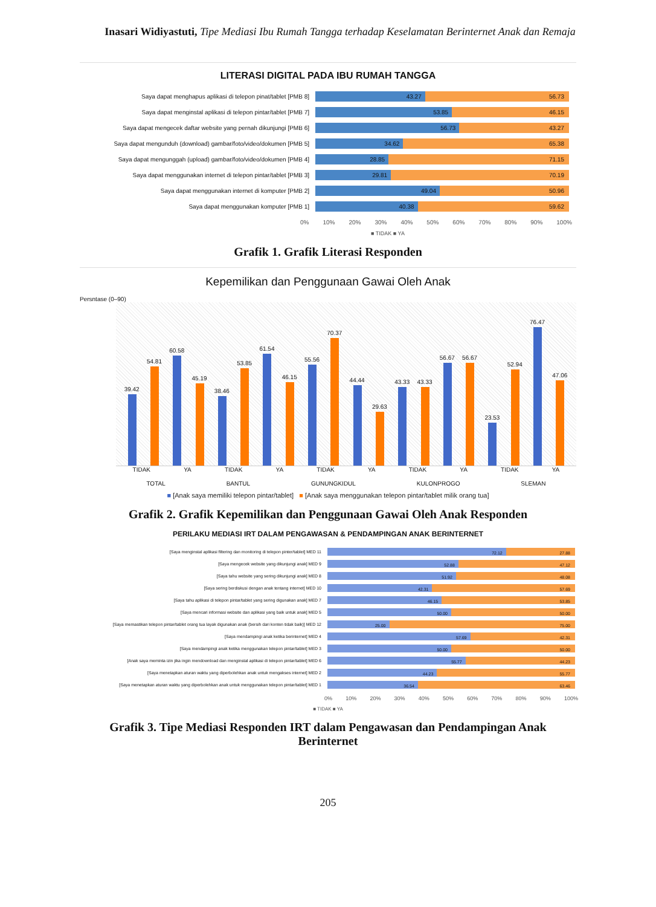Inasari Widiyastuti, Tipe Mediasi Ibu Rumah Tangga terhadap Keselamatan Berinternet Anak dan Remaja
LITERASI DIGITAL PADA IBU RUMAH TANGGA
Saya dapat menghapus aplikasi di telepon pinat/tablet [PMB 8]
43.27 56.73
Saya dapat menginstal aplikasi di telepon pintar/tablet [PMB 7]
53.85 46.15
Saya dapat mengecek daftar website yang pernah dikunjungi [PMB 6]
56.73 43.27
Saya dapat mengunduh (download) gambar/foto/video/dokumen [PMB 5]
34.62 65.38
Saya dapat mengunggah (upload) gambar/foto/video/dokumen [PMB 4]
28.85 71.15
Saya dapat menggunakan internet di telepon pintar/tablet [PMB 3]
29.81 70.19
Saya dapat menggunakan internet di komputer [PMB 2]
49.04 50.96
Saya dapat menggunakan komputer [PMB 1]
40.38 59.62
0% 10% 20% 30% 40% 50% 60% 70% 80% 90% 100%
■ TIDAK ■ YA
Grafik 1. Grafik Literasi Responden
Kepemilikan dan Penggunaan Gawai Oleh Anak
Persntase (0–90)
39.42
54.81
60.58
45.19
38.46
53.85
61.54
46.15
55.56
70.37
44.44
29.63
43.33
43.33
56.67
56.67
23.53
52.94
76.47
47.06
TIDAK YA TIDAK YA TIDAK YA TIDAK YA TIDAK YA
TOTAL BANTUL GUNUNGKIDUL KULONPROGO SLEMAN
■ [Anak saya memiliki telepon pintar/tablet] ■ [Anak saya menggunakan telepon pintar/tablet milik orang tua]
Grafik 2. Grafik Kepemilikan dan Penggunaan Gawai Oleh Anak Responden
PERILAKU MEDIASI IRT DALAM PENGAWASAN & PENDAMPINGAN ANAK BERINTERNET
[Saya menginstal aplikasi filtering dan monitoring di telepon pinter/tablet] MED 11
72.12 27.88
[Saya mengecek website yang dikunjungi anak] MED 9
52.88 47.12
[Saya tahu website yang sering dikunjungi anak] MED 8
51.92 48.08
[Saya sering berdiskusi dengan anak tentang internet] MED 10
42.31 57.69
[Saya tahu aplikasi di telepon pintar/tablet yang sering digunakan anak] MED 7
46.15 53.85
[Saya mencari informasi website dan aplikasi yang baik untuk anak] MED 5
50.00 50.00
[Saya memastikan telepon pintar/tablet orang tua layak digunakan anak (bersih dari konten tidak baik)] MED 12
25.00 75.00
[Saya mendampingi anak ketika berinternet] MED 4
57.69 42.31
[Saya mendampingi anak ketika menggunakan telepon pintar/tablet] MED 3
50.00 50.00
[Anak saya meminta izin jika ingin mendownload dan menginstal aplikasi di telepon pintar/tablet] MED 6
55.77 44.23
[Saya menetapkan aturan waktu yang diperbolehkan anak untuk mengakses internet] MED 2
44.23 55.77
[Saya menetapkan aturan waktu yang diperbolehkan anak untuk menggunakan telepon pintar/tablet] MED 1
36.54 63.46
0% 10% 20% 30% 40% 50% 60% 70% 80% 90% 100%
■ TIDAK ■ YA
Grafik 3. Tipe Mediasi Responden IRT dalam Pengawasan dan Pendampingan Anak
Berinternet
205